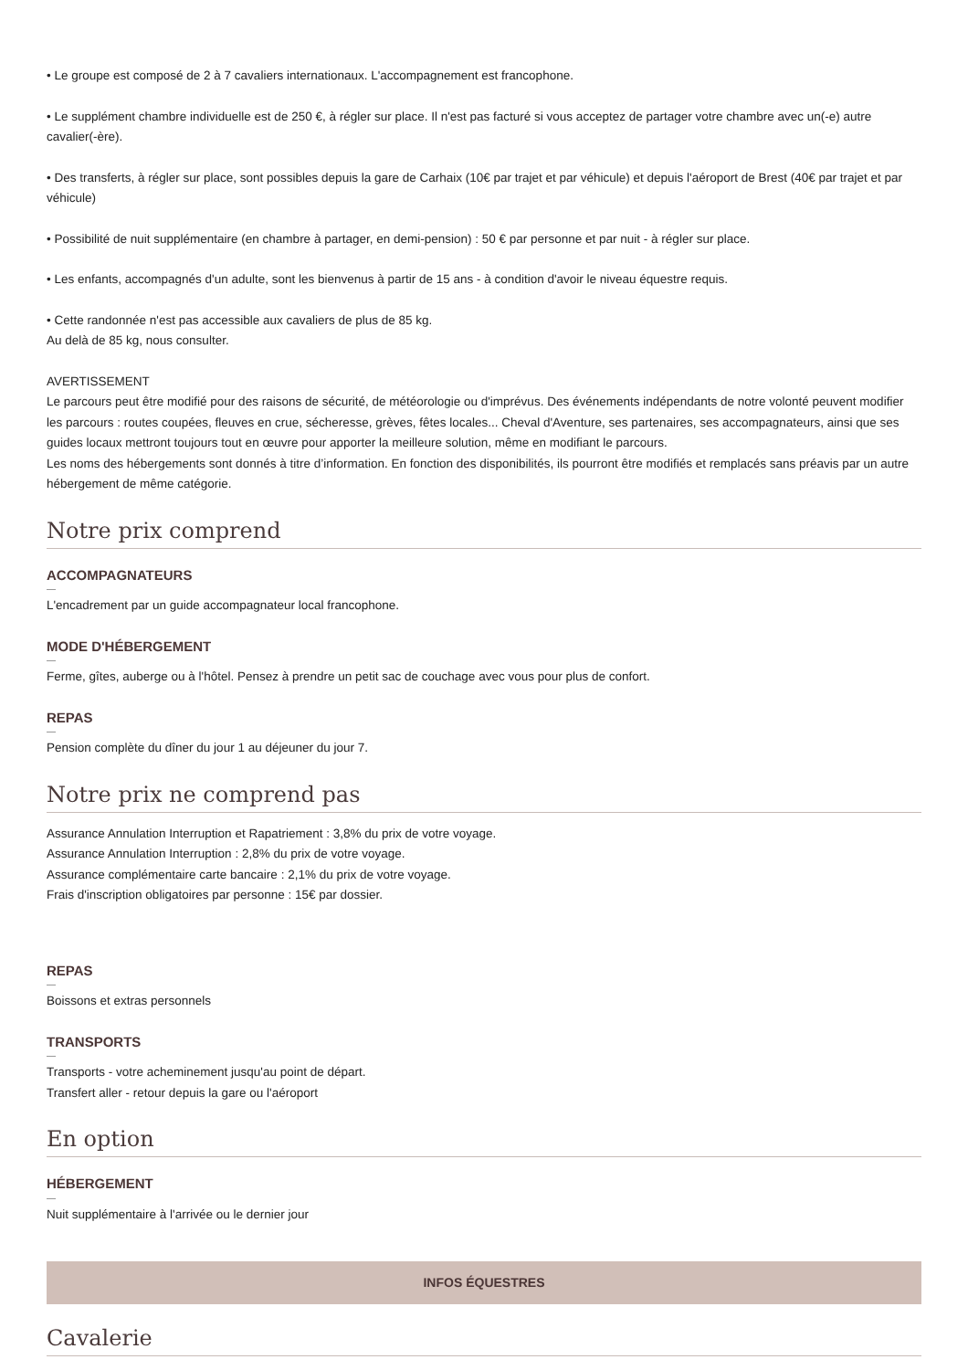• Le groupe est composé de 2 à 7 cavaliers internationaux. L'accompagnement est francophone.
• Le supplément chambre individuelle est de 250 €, à régler sur place. Il n'est pas facturé si vous acceptez de partager votre chambre avec un(-e) autre cavalier(-ère).
• Des transferts, à régler sur place, sont possibles depuis la gare de Carhaix (10€ par trajet et par véhicule) et depuis l'aéroport de Brest (40€ par trajet et par véhicule)
• Possibilité de nuit supplémentaire (en chambre à partager, en demi-pension) : 50 € par personne et par nuit - à régler sur place.
• Les enfants, accompagnés d'un adulte, sont les bienvenus à partir de 15 ans - à condition d'avoir le niveau équestre requis.
• Cette randonnée n'est pas accessible aux cavaliers de plus de 85 kg.
Au delà de 85 kg, nous consulter.
AVERTISSEMENT
Le parcours peut être modifié pour des raisons de sécurité, de météorologie ou d'imprévus. Des événements indépendants de notre volonté peuvent modifier les parcours : routes coupées, fleuves en crue, sécheresse, grèves, fêtes locales... Cheval d'Aventure, ses partenaires, ses accompagnateurs, ainsi que ses guides locaux mettront toujours tout en œuvre pour apporter la meilleure solution, même en modifiant le parcours.
Les noms des hébergements sont donnés à titre d’information. En fonction des disponibilités, ils pourront être modifiés et remplacés sans préavis par un autre hébergement de même catégorie.
Notre prix comprend
ACCOMPAGNATEURS
L'encadrement par un guide accompagnateur local francophone.
MODE D'HÉBERGEMENT
Ferme, gîtes, auberge ou à l'hôtel. Pensez à prendre un petit sac de couchage avec vous pour plus de confort.
REPAS
Pension complète du dîner du jour 1 au déjeuner du jour 7.
Notre prix ne comprend pas
Assurance Annulation Interruption et Rapatriement : 3,8% du prix de votre voyage.
Assurance Annulation Interruption : 2,8% du prix de votre voyage.
Assurance complémentaire carte bancaire : 2,1% du prix de votre voyage.
Frais d'inscription obligatoires par personne : 15€ par dossier.
REPAS
Boissons et extras personnels
TRANSPORTS
Transports - votre acheminement jusqu'au point de départ.
Transfert aller - retour depuis la gare ou l'aéroport
En option
HÉBERGEMENT
Nuit supplémentaire à l'arrivée ou le dernier jour
INFOS ÉQUESTRES
Cavalerie